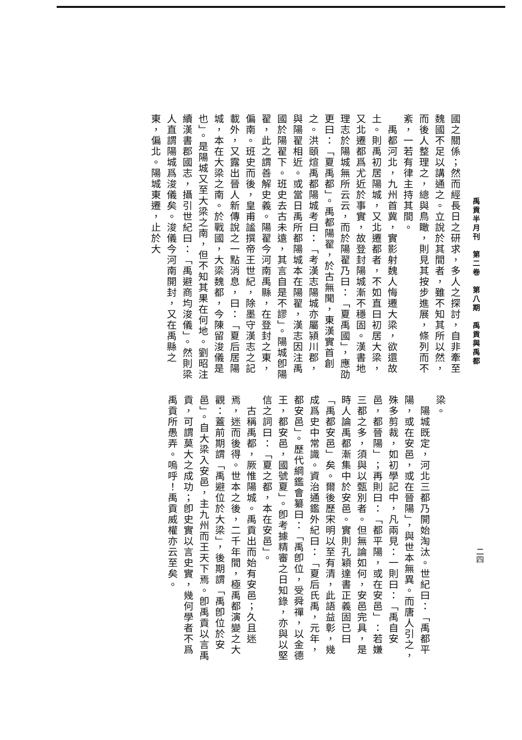禹貢半月刊　第二卷　第八期　禹貢與禹都
二四
國之關係；然而經長日之研求，多人之探討，自非牽至魏國不足以講通之。立說於其間者，雖不知其所以然，而後人整理之，總與鳥瞰，則見其按步進展，條列而不紊，一若有律主持其間。
　禹都河北，九州首冀，實影射魏人悔遷大梁，欲還故土。則禹初居陽城，又北遷都者，不如直曰初居大梁，又北遷都爲尤近於事實，故登封陽城漸不穩固。漢書地理志於陽城無所云云，而於陽翟乃曰：「夏禹國」，應劭更曰：「夏禹都」。禹都陽翟，於古無聞，東漢實首創之。洪頤煊禹都陽城考曰：「考漢志陽城亦屬潁川郡，與陽翟相近。或當日禹所都陽城本在陽翟，漢志因注禹國於陽翟下。班史去古未遠，其言自是不謬」。陽城卽陽翟，此之謂善解史義。陽翟今河南禹縣，在登封之東，偏南。班史而後，皇甫謐撰帝王世紀，除墨守漢志之記載外，又露出晉人新傳說之一點消息，曰：「夏后居陽城，本在大梁之南。於戰國，大梁魏都，今陳留浚儀是也」。是陽城又至大梁之南，但不知其果在何地。劉昭注續漢書郡國志，攝引世紀曰：「禹避商均浚儀」。然則梁人直謂陽城爲浚儀矣。浚儀今河南開封，又在禹縣之東，偏北。陽城東遷，止於大
梁。
　陽城既定，河北三都乃開始淘汰。世紀曰：「禹都平陽，或在安邑，或在晉陽」，與世本無異。而唐人引之，殊多剪裁，如初學記中，凡兩見：一則曰：「禹自安邑，都晉陽」；再則曰：「都平陽，或在安邑」：若嫌三都之多，須與以甄別者。但無論如何，安邑完具，是時人論禹都漸集中於安邑。實則孔穎達書正義固已曰「禹都安邑」矣。爾後歷宋明以至有清，此語益彰，幾成爲史中常識。資治通鑑外紀曰：「夏后氏禹，元年，都安邑」。歷代綱鑑會纂曰：「禹卽位，受舜禪，以金德王，都安邑，國號夏」。卽考據精審之日知錄，亦與以堅信之詞曰：「夏之都，本在安邑」。
　古稱禹都，厥惟陽城。禹貢出而始有安邑；久且迷焉，迷而後得。世本之後，二千年間，極禹都演變之大觀：蓋前期謂「禹避位於大梁」，後期謂「禹卽位於安邑」。自大梁入安邑，主九州而王天下焉。卽禹貢以言禹貢，可謂莫大之成功；卽史實以言史實，幾何學者不爲禹貢所愚弄。嗚呼！禹貢威權亦云至矣。